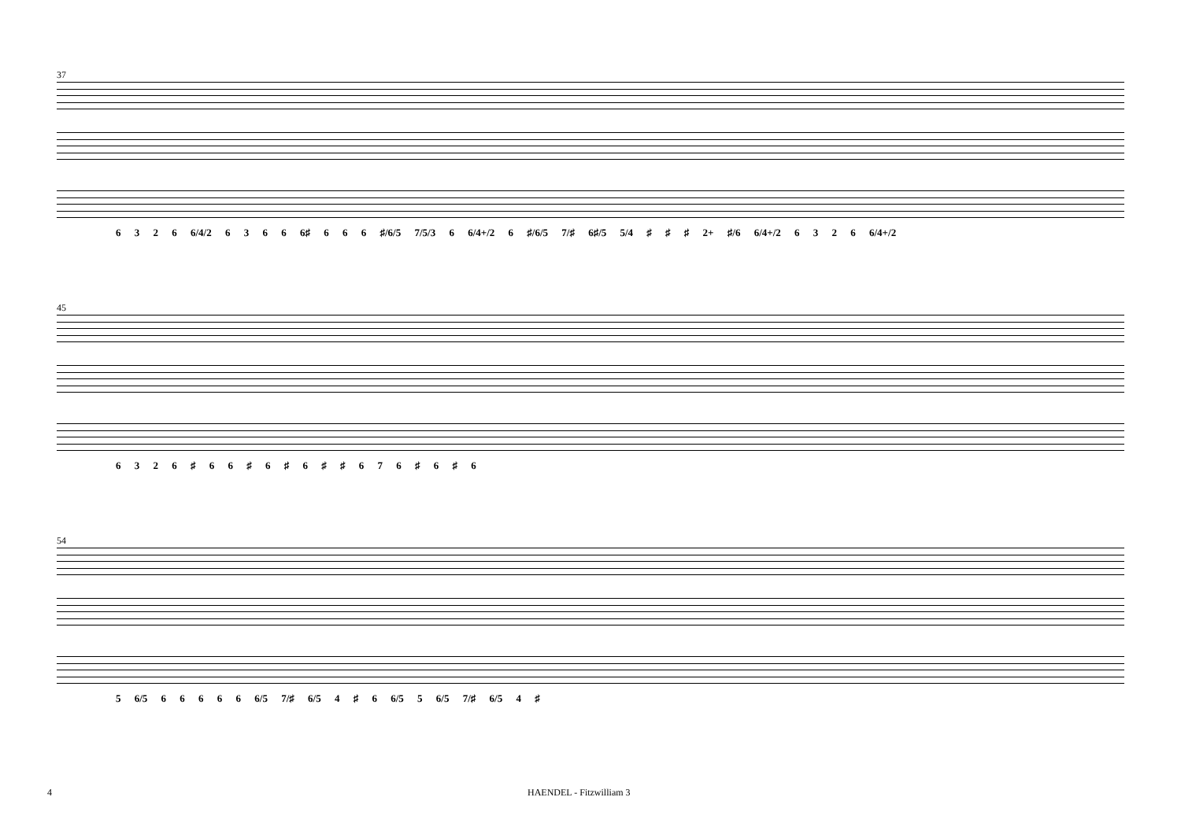37
6 3 2 6 6/4/2 6 3 6 6 6♯ 6 6 6 ♯/6/5 7/5/3 6 6/4+/2 6 ♯/6/5 7/♯ 6♯/5 5/4 ♯ ♯ ♯ 2+ ♯/6 6/4+/2 6 3 2 6 6/4+/2
45
6 3 2 6 ♯ 6 6 ♯ 6 ♯ 6 ♯ ♯ 6 7 6 ♯ 6 ♯ 6
54
5 6/5 6 6 6 6 6 6/5 7/♯ 6/5 4 ♯ 6 6/5 5 6/5 7/♯ 6/5 4 ♯
4 HAENDEL - Fitzwilliam 3